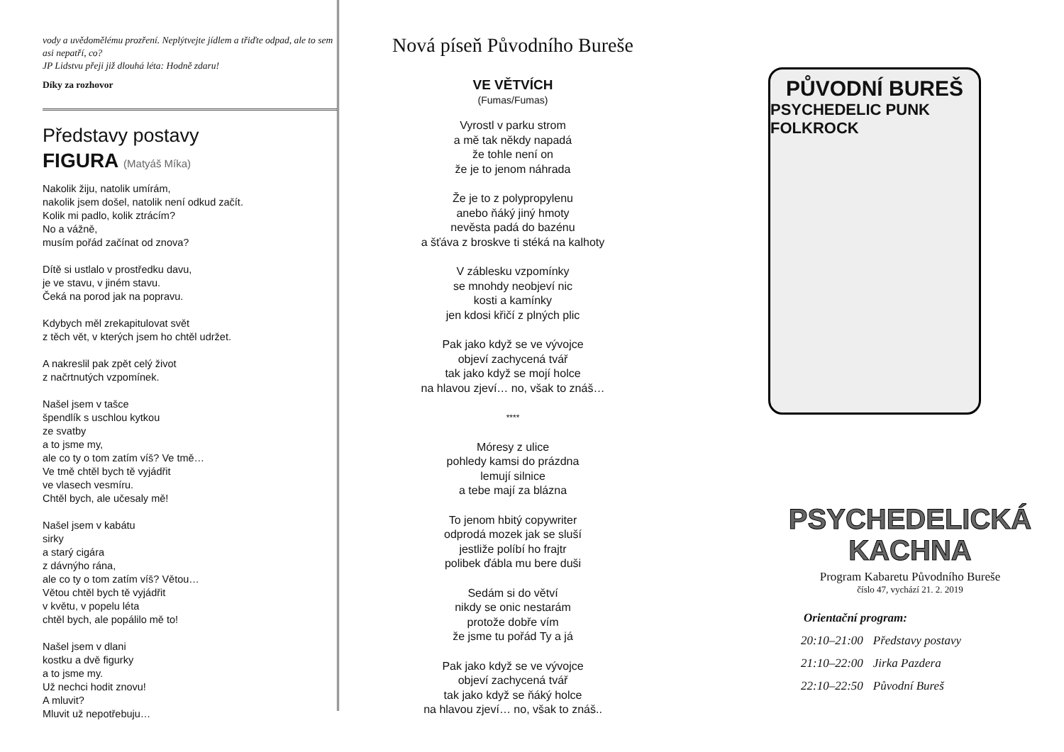vody a uvědomělému prozření. Neplýtvejte jídlem a třiďte odpad, ale to sem asi nepatří, co?
JP Lidstvu přeji již dlouhá léta: Hodně zdaru!
Díky za rozhovor
Představy postavy
FIGURA (Matyáš Míka)
Nakolik žiju, natolik umírám,
nakolik jsem došel, natolik není odkud začít.
Kolik mi padlo, kolik ztrácím?
No a vážně,
musím pořád začínat od znova?
Dítě si ustlalo v prostředku davu,
je ve stavu, v jiném stavu.
Čeká na porod jak na popravu.
Kdybych měl zrekapitulovat svět
z těch vět, v kterých jsem ho chtěl udržet.
A nakreslil pak zpět celý život
z načrtnutých vzpomínek.
Našel jsem v tašce
špendlík s uschlou kytkou
ze svatby
a to jsme my,
ale co ty o tom zatím víš? Ve tmě…
Ve tmě chtěl bych tě vyjádřit
ve vlasech vesmíru.
Chtěl bych, ale učesaly mě!
Našel jsem v kabátu
sirky
a starý cigára
z dávnýho rána,
ale co ty o tom zatím víš? Větou…
Větou chtěl bych tě vyjádřit
v květu, v popelu léta
chtěl bych, ale popálilo mě to!
Našel jsem v dlani
kostku a dvě figurky
a to jsme my.
Už nechci hodit znovu!
A mluvit?
Mluvit už nepotřebuju…
Nová píseň Původního Bureše
VE VĚTVÍCH
(Fumas/Fumas)
Vyrostl v parku strom
a mě tak někdy napadá
že tohle není on
že je to jenom náhrada
Že je to z polypropylenu
anebo ňáký jiný hmoty
nevěsta padá do bazénu
a šťáva z broskve ti stéká na kalhoty
V záblesku vzpomínky
se mnohdy neobjeví nic
kosti a kamínky
jen kdosi křičí z plných plic
Pak jako když se ve vývojce
objeví zachycená tvář
tak jako když se mojí holce
na hlavou zjeví… no, však to znáš…
****
Móresy z ulice
pohledy kamsi do prázdna
lemují silnice
a tebe mají za blázna
To jenom hbitý copywriter
odprodá mozek jak se sluší
jestliže políbí ho frajtr
polibek ďábla mu bere duši
Sedám si do větví
nikdy se onic nestarám
protože dobře vím
že jsme tu pořád Ty a já
Pak jako když se ve vývojce
objeví zachycená tvář
tak jako když se ňáký holce
na hlavou zjeví… no, však to znáš..
PŮVODNÍ BUREŠ
PSYCHEDELIC PUNK FOLKROCK
PSYCHEDELICKÁ
KACHNA
Program Kabaretu Původního Bureše
číslo 47, vychází 21. 2. 2019
Orientační program:
| 20:10–21:00 | Představy postavy |
| 21:10–22:00 | Jirka Pazdera |
| 22:10–22:50 | Původní Bureš |